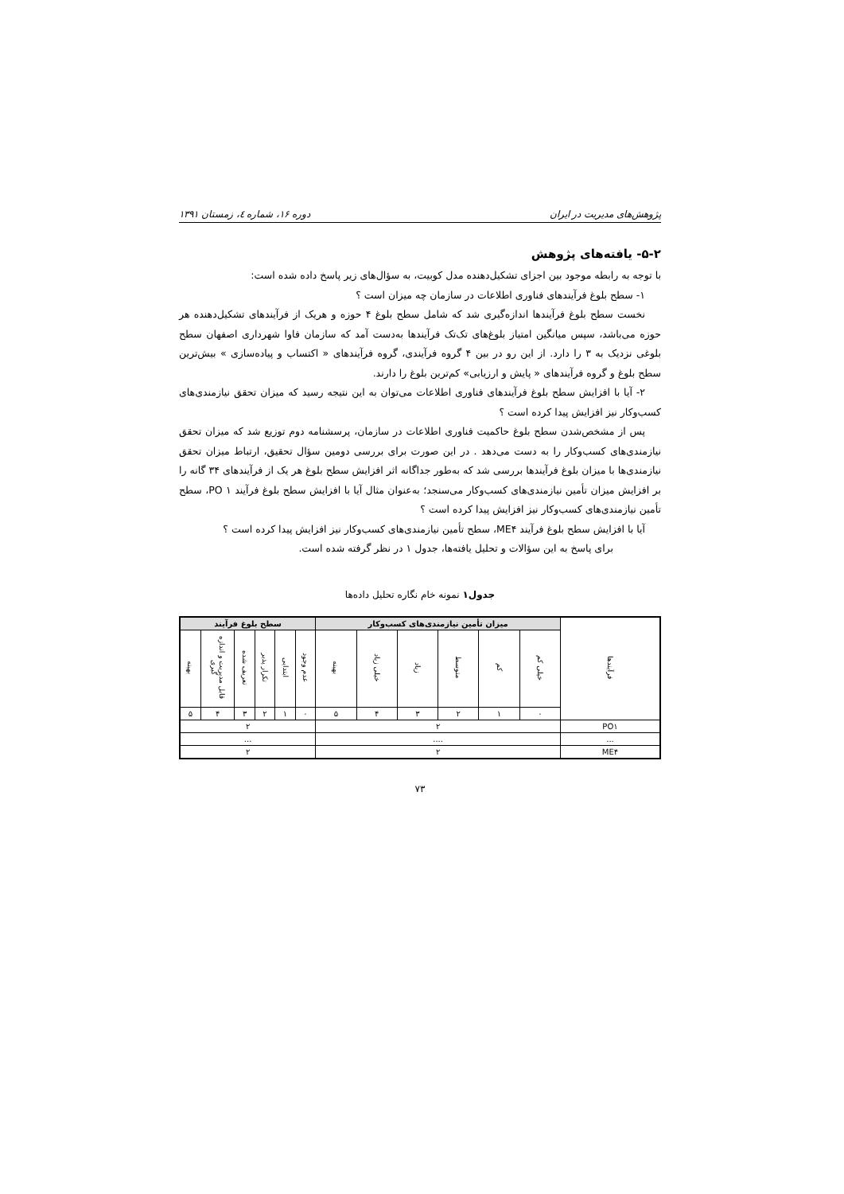پژوهش‌های مدیریت در ایران دوره ۱۶، شماره ٤، زمستان ۱۳۹۱
۵-۲- یافته‌های پژوهش
با توجه به رابطه موجود بین اجزای تشکیل‌دهنده مدل کوبیت، به سؤال‌های زیر پاسخ داده شده است:
۱- سطح بلوغ فرآیندهای فناوری اطلاعات در سازمان چه میزان است ؟
نخست سطح بلوغ فرآیندها اندازه‌گیری شد که شامل سطح بلوغ ۴ حوزه و هریک از فرآیندهای تشکیل‌دهنده هر حوزه می‌باشد، سپس میانگین امتیاز بلوغ‌های تک‌تک فرآیندها به‌دست آمد که سازمان فاوا شهرداری اصفهان سطح بلوغی نزدیک به ۳ را دارد. از این رو در بین ۴ گروه فرآیندی، گروه فرآیندهای « اکتساب و پیاده‌سازی » بیش‌ترین سطح بلوغ و گروه فرآیندهای « پایش و ارزیابی» کم‌ترین بلوغ را دارند.
۲- آیا با افزایش سطح بلوغ فرآیندهای فناوری اطلاعات می‌توان به این نتیجه رسید که میزان تحقق نیازمندی‌های کسب‌وکار نیز افزایش پیدا کرده است ؟
پس از مشخص‌شدن سطح بلوغ حاکمیت فناوری اطلاعات در سازمان، پرسشنامه دوم توزیع شد که میزان تحقق نیازمندی‌های کسب‌وکار را به دست می‌دهد . در این صورت برای بررسی دومین سؤال تحقیق، ارتباط میزان تحقق نیازمندی‌ها با میزان بلوغ فرآیندها بررسی شد که به‌طور جداگانه اثر افزایش سطح بلوغ هر یک از فرآیندهای ۳۴ گانه را بر افزایش میزان تأمین نیازمندی‌های کسب‌وکار می‌سنجد؛ به‌عنوان مثال آیا با افزایش سطح بلوغ فرآیند PO ۱، سطح تأمین نیازمندی‌های کسب‌وکار نیز افزایش پیدا کرده است ؟
آیا با افزایش سطح بلوغ فرآیند ME۴، سطح تأمین نیازمندی‌های کسب‌وکار نیز افزایش پیدا کرده است ؟
برای پاسخ به این سؤالات و تحلیل یافته‌ها، جدول ۱ در نظر گرفته شده است.
جدول۱ نمونه خام نگاره تحلیل داده‌ها
| فرآیندها | میزان تأمین نیازمندی‌های کسب‌وکار | | | | | | سطح بلوغ فرآیند | | | | | |
| | خیلی کم | کم | متوسط | زیاد | خیلی زیاد | بهینه | عدم وجود | ابتدایی | تکرار پذیر | تعریف شده | قابل مدیریت و اندازه گیری | بهینه |
| | ۰ | ۱ | ۲ | ۳ | ۴ | ۵ | ۰ | ۱ | ۲ | ۳ | ۴ | ۵ |
| PO۱ | ۲ | | | | | | ۲ | | | | | |
| ... | .... | | | | | | ... | | | | | |
| ME۴ | ۲ | | | | | | ۲ | | | | | |
۷۳